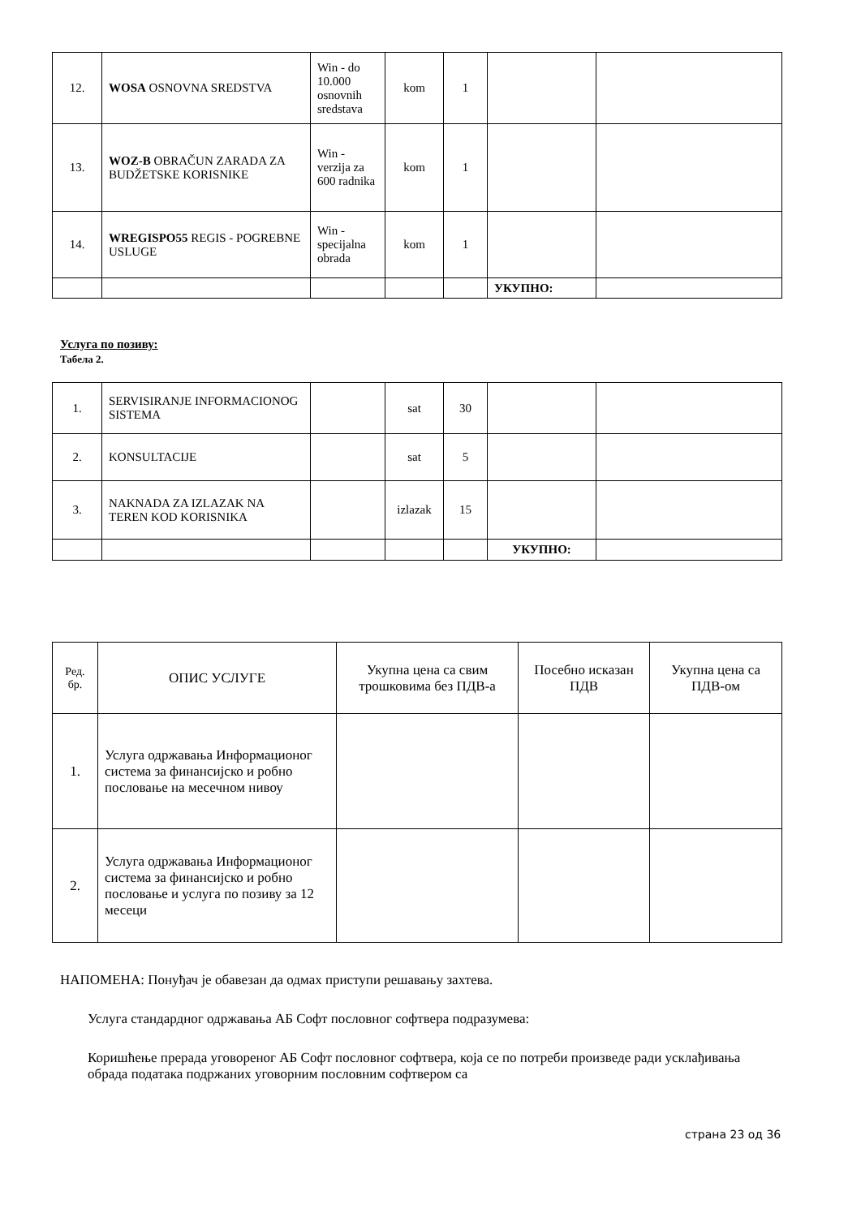| 12. | WOSA OSNOVNA SREDSTVA | Win - do 10.000 osnovnih sredstava | kom | 1 | | |
| 13. | WOZ-B OBRAČUN ZARADA ZA BUDŽETSKE KORISNIKE | Win - verzija za 600 radnika | kom | 1 | | |
| 14. | WREGISPO55 REGIS - POGREBNE USLUGE | Win - specijalna obrada | kom | 1 | | |
| | | | | | УКУПНО: | |
Услуга по позиву:
Табела 2.
| 1. | SERVISIRANJE INFORMACIONOG SISTEMA | | sat | 30 | | |
| 2. | KONSULTACIJE | | sat | 5 | | |
| 3. | NAKNADA ZA IZLAZAK NA TEREN KOD KORISNIKA | | izlazak | 15 | | |
| | | | | | УКУПНО: | |
| Ред. бр. | ОПИС УСЛУГЕ | Укупна цена са свим трошковима без ПДВ-а | Посебно исказан ПДВ | Укупна цена са ПДВ-ом |
| --- | --- | --- | --- | --- |
| 1. | Услуга одржавања Информационог система за финансијско и робно пословање на месечном нивоу | | | |
| 2. | Услуга одржавања Информационог система за финансијско и робно пословање и услуга по позиву за 12 месеци | | | |
НАПОМЕНА: Понуђач је обавезан да одмах приступи решавању захтева.
Услуга стандардног одржавања АБ Софт пословног софтвера подразумева:
Коришћење прерада уговореног АБ Софт пословног софтвера, која се по потреби произведе ради усклађивања обрада података подржаних уговорним пословним софтвером са
страна 23 од 36